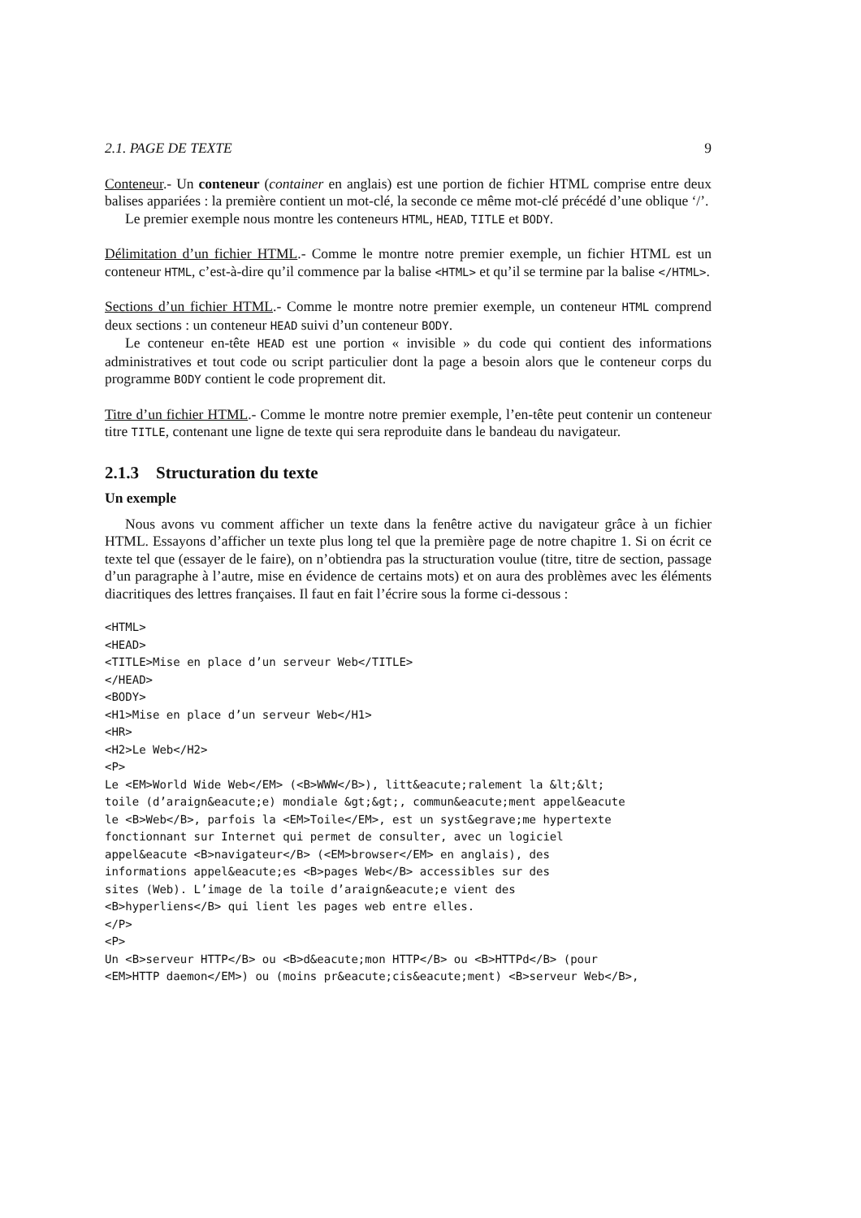2.1. PAGE DE TEXTE 9
Conteneur.- Un conteneur (container en anglais) est une portion de fichier HTML comprise entre deux balises appariées : la première contient un mot-clé, la seconde ce même mot-clé précédé d’une oblique ‘/’.
Le premier exemple nous montre les conteneurs HTML, HEAD, TITLE et BODY.
Délimitation d’un fichier HTML.- Comme le montre notre premier exemple, un fichier HTML est un conteneur HTML, c’est-à-dire qu’il commence par la balise <HTML> et qu’il se termine par la balise </HTML>.
Sections d’un fichier HTML.- Comme le montre notre premier exemple, un conteneur HTML comprend deux sections : un conteneur HEAD suivi d’un conteneur BODY.
Le conteneur en-tête HEAD est une portion « invisible » du code qui contient des informations administratives et tout code ou script particulier dont la page a besoin alors que le conteneur corps du programme BODY contient le code proprement dit.
Titre d’un fichier HTML.- Comme le montre notre premier exemple, l’en-tête peut contenir un conteneur titre TITLE, contenant une ligne de texte qui sera reproduite dans le bandeau du navigateur.
2.1.3 Structuration du texte
Un exemple
Nous avons vu comment afficher un texte dans la fenêtre active du navigateur grâce à un fichier HTML. Essayons d’afficher un texte plus long tel que la première page de notre chapitre 1. Si on écrit ce texte tel que (essayer de le faire), on n’obtiendra pas la structuration voulue (titre, titre de section, passage d’un paragraphe à l’autre, mise en évidence de certains mots) et on aura des problèmes avec les éléments diacritiques des lettres françaises. Il faut en fait l’écrire sous la forme ci-dessous :
<HTML>
<HEAD>
<TITLE>Mise en place d’un serveur Web</TITLE>
</HEAD>
<BODY>
<H1>Mise en place d’un serveur Web</H1>
<HR>
<H2>Le Web</H2>
<P>
Le <EM>World Wide Web</EM> (<B>WWW</B>), litt&eacute;ralement la &lt;&lt;
toile (d’araign&eacute;e) mondiale &gt;&gt;, commun&eacute;ment appel&eacute
le <B>Web</B>, parfois la <EM>Toile</EM>, est un syst&egrave;me hypertexte
fonctionnant sur Internet qui permet de consulter, avec un logiciel
appel&eacute <B>navigateur</B> (<EM>browser</EM> en anglais), des
informations appel&eacute;es <B>pages Web</B> accessibles sur des
sites (Web). L’image de la toile d’araign&eacute;e vient des
<B>hyperliens</B> qui lient les pages web entre elles.
</P>
<P>
Un <B>serveur HTTP</B> ou <B>d&eacute;mon HTTP</B> ou <B>HTTPd</B> (pour
<EM>HTTP daemon</EM>) ou (moins pr&eacute;cis&eacute;ment) <B>serveur Web</B>,